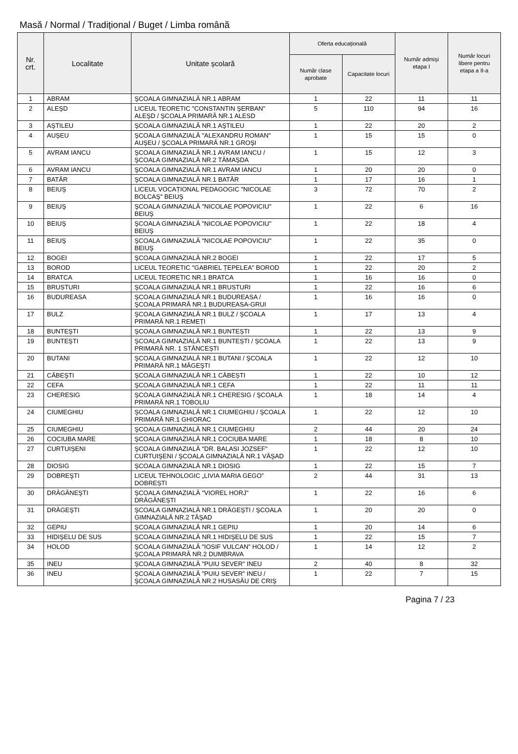Masă / Normal / Tradițional / Buget / Limba română
| Nr. crt. | Localitate | Unitate școlară | Oferta educațională | | Număr admiși etapa I | Număr locuri libere pentru etapa a II-a |
| --- | --- | --- | --- | --- | --- | --- |
| | | | Număr clase aprobate | Capacitate locuri | | |
| 1 | ABRAM | ŞCOALA GIMNAZIALĂ NR.1 ABRAM | 1 | 22 | 11 | 11 |
| 2 | ALEŞD | LICEUL TEORETIC "CONSTANTIN ŞERBAN" ALEŞD / ŞCOALA PRIMARĂ NR.1 ALESD | 5 | 110 | 94 | 16 |
| 3 | AŞTILEU | ŞCOALA GIMNAZIALĂ NR.1 AŞTILEU | 1 | 22 | 20 | 2 |
| 4 | AUŞEU | ŞCOALA GIMNAZIALĂ "ALEXANDRU ROMAN" AUŞEU / ŞCOALA PRIMARĂ NR.1 GROŞI | 1 | 15 | 15 | 0 |
| 5 | AVRAM IANCU | ŞCOALA GIMNAZIALĂ NR.1 AVRAM IANCU / ŞCOALA GIMNAZIALĂ NR.2 TĂMAŞDA | 1 | 15 | 12 | 3 |
| 6 | AVRAM IANCU | ŞCOALA GIMNAZIALĂ NR.1 AVRAM IANCU | 1 | 20 | 20 | 0 |
| 7 | BATĂR | ŞCOALA GIMNAZIALĂ NR.1 BATĂR | 1 | 17 | 16 | 1 |
| 8 | BEIUŞ | LICEUL VOCAȚIONAL PEDAGOGIC "NICOLAE BOLCAŞ" BEIUŞ | 3 | 72 | 70 | 2 |
| 9 | BEIUŞ | ŞCOALA GIMNAZIALĂ "NICOLAE POPOVICIU" BEIUŞ | 1 | 22 | 6 | 16 |
| 10 | BEIUŞ | ŞCOALA GIMNAZIALĂ "NICOLAE POPOVICIU" BEIUŞ | 1 | 22 | 18 | 4 |
| 11 | BEIUŞ | ŞCOALA GIMNAZIALĂ "NICOLAE POPOVICIU" BEIUŞ | 1 | 22 | 35 | 0 |
| 12 | BOGEI | ŞCOALA GIMNAZIALĂ NR.2 BOGEI | 1 | 22 | 17 | 5 |
| 13 | BOROD | LICEUL TEORETIC "GABRIEL ȚEPELEA" BOROD | 1 | 22 | 20 | 2 |
| 14 | BRATCA | LICEUL TEORETIC NR.1 BRATCA | 1 | 16 | 16 | 0 |
| 15 | BRUSTURI | ŞCOALA GIMNAZIALĂ NR.1 BRUSTURI | 1 | 22 | 16 | 6 |
| 16 | BUDUREASA | ŞCOALA GIMNAZIALĂ NR.1 BUDUREASA / ŞCOALA PRIMARĂ NR.1 BUDUREASA-GRUI | 1 | 16 | 16 | 0 |
| 17 | BULZ | ŞCOALA GIMNAZIALĂ NR.1 BULZ / ŞCOALA PRIMARĂ NR.1 REMEȚI | 1 | 17 | 13 | 4 |
| 18 | BUNTEŞTI | ŞCOALA GIMNAZIALĂ NR.1 BUNTEȘTI | 1 | 22 | 13 | 9 |
| 19 | BUNTEŞTI | ŞCOALA GIMNAZIALĂ NR.1 BUNTEȘTI / ŞCOALA PRIMARĂ NR. 1 STÂNCEȘTI | 1 | 22 | 13 | 9 |
| 20 | BUTANI | ŞCOALA GIMNAZIALĂ NR.1 BUTANI / ŞCOALA PRIMARĂ NR.1 MĂGEŞTI | 1 | 22 | 12 | 10 |
| 21 | CĂBEŞTI | ŞCOALA GIMNAZIALĂ NR.1 CĂBEȘTI | 1 | 22 | 10 | 12 |
| 22 | CEFA | ŞCOALA GIMNAZIALĂ NR.1 CEFA | 1 | 22 | 11 | 11 |
| 23 | CHERESIG | ŞCOALA GIMNAZIALĂ NR.1 CHERESIG / ŞCOALA PRIMARĂ NR.1 TOBOLIU | 1 | 18 | 14 | 4 |
| 24 | CIUMEGHIU | ŞCOALA GIMNAZIALĂ NR.1 CIUMEGHIU / ŞCOALA PRIMARĂ NR.1 GHIORAC | 1 | 22 | 12 | 10 |
| 25 | CIUMEGHIU | ŞCOALA GIMNAZIALĂ NR.1 CIUMEGHIU | 2 | 44 | 20 | 24 |
| 26 | COCIUBA MARE | ŞCOALA GIMNAZIALĂ NR.1 COCIUBA MARE | 1 | 18 | 8 | 10 |
| 27 | CURTUIŞENI | ŞCOALA GIMNAZIALĂ "DR. BALASI JOZSEF" CURTUIŞENI / ŞCOALA GIMNAZIALĂ NR.1 VĂŞAD | 1 | 22 | 12 | 10 |
| 28 | DIOSIG | ŞCOALA GIMNAZIALĂ NR.1 DIOSIG | 1 | 22 | 15 | 7 |
| 29 | DOBREŞTI | LICEUL TEHNOLOGIC „LIVIA MARIA GEGO” DOBREȘTI | 2 | 44 | 31 | 13 |
| 30 | DRĂGĂNEŞTI | ŞCOALA GIMNAZIALĂ "VIOREL HORJ" DRĂGĂNEȘTI | 1 | 22 | 16 | 6 |
| 31 | DRĂGEŞTI | ŞCOALA GIMNAZIALĂ NR.1 DRĂGEŞTI / ŞCOALA GIMNAZIALĂ NR.2 TĂŞAD | 1 | 20 | 20 | 0 |
| 32 | GEPIU | ŞCOALA GIMNAZIALĂ NR.1 GEPIU | 1 | 20 | 14 | 6 |
| 33 | HIDIŞELU DE SUS | ŞCOALA GIMNAZIALĂ NR.1 HIDIŞELU DE SUS | 1 | 22 | 15 | 7 |
| 34 | HOLOD | ŞCOALA GIMNAZIALĂ "IOSIF VULCAN" HOLOD / ŞCOALA PRIMARĂ NR.2 DUMBRAVA | 1 | 14 | 12 | 2 |
| 35 | INEU | ŞCOALA GIMNAZIALĂ "PUIU SEVER" INEU | 2 | 40 | 8 | 32 |
| 36 | INEU | ŞCOALA GIMNAZIALĂ "PUIU SEVER" INEU / ŞCOALA GIMNAZIALĂ NR.2 HUSASĂU DE CRIŞ | 1 | 22 | 7 | 15 |
Pagina 7 / 23